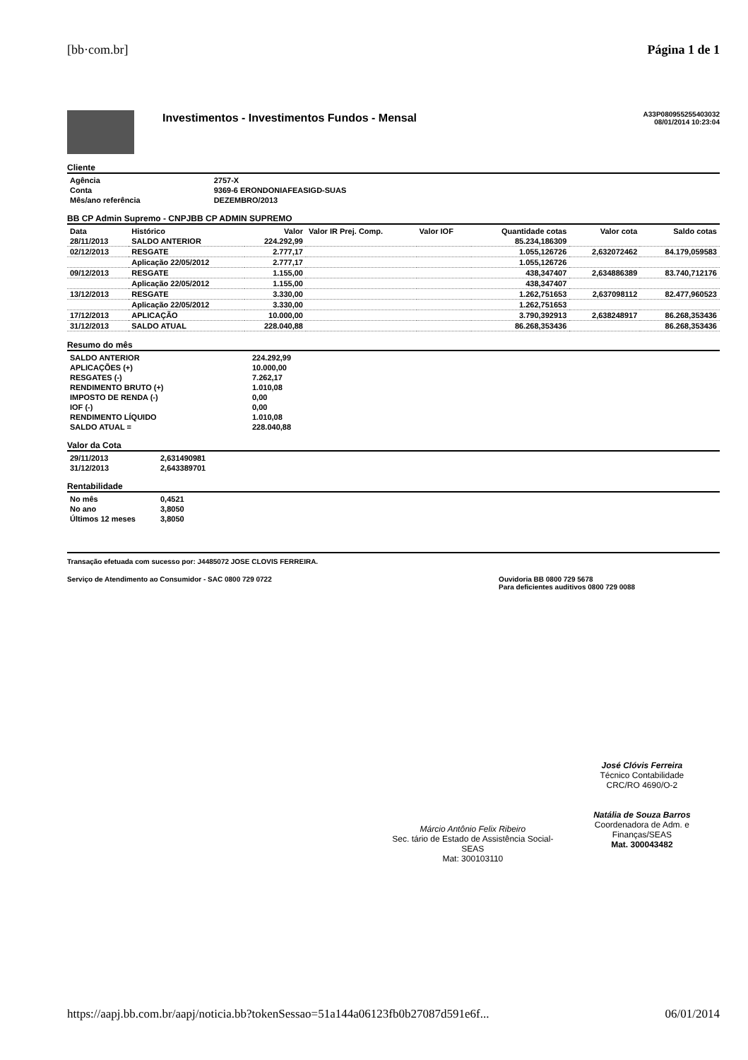[bb·com.br] Página 1 de 1
Investimentos - Investimentos Fundos - Mensal
A33P080955255403032
08/01/2014 10:23:04
Cliente
| Agência | 2757-X |
| Conta | 9369-6 ERONDONIAFEASIGD-SUAS |
| Mês/ano referência | DEZEMBRO/2013 |
BB CP Admin Supremo - CNPJBB CP ADMIN SUPREMO
| Data | Histórico | Valor | Valor IR Prej. Comp. | Valor IOF | Quantidade cotas | Valor cota | Saldo cotas |
| --- | --- | --- | --- | --- | --- | --- | --- |
| 28/11/2013 | SALDO ANTERIOR | 224.292,99 | | | 85.234,186309 | | |
| 02/12/2013 | RESGATE | 2.777,17 | | | 1.055,126726 | 2,632072462 | 84.179,059583 |
| | Aplicação 22/05/2012 | 2.777,17 | | | 1.055,126726 | | |
| 09/12/2013 | RESGATE | 1.155,00 | | | 438,347407 | 2,634886389 | 83.740,712176 |
| | Aplicação 22/05/2012 | 1.155,00 | | | 438,347407 | | |
| 13/12/2013 | RESGATE | 3.330,00 | | | 1.262,751653 | 2,637098112 | 82.477,960523 |
| | Aplicação 22/05/2012 | 3.330,00 | | | 1.262,751653 | | |
| 17/12/2013 | APLICAÇÃO | 10.000,00 | | | 3.790,392913 | 2,638248917 | 86.268,353436 |
| 31/12/2013 | SALDO ATUAL | 228.040,88 | | | 86.268,353436 | | 86.268,353436 |
Resumo do mês
| SALDO ANTERIOR | 224.292,99 |
| APLICAÇÕES (+) | 10.000,00 |
| RESGATES (-) | 7.262,17 |
| RENDIMENTO BRUTO (+) | 1.010,08 |
| IMPOSTO DE RENDA (-) | 0,00 |
| IOF (-) | 0,00 |
| RENDIMENTO LÍQUIDO | 1.010,08 |
| SALDO ATUAL = | 228.040,88 |
Valor da Cota
| 29/11/2013 | 2,631490981 |
| 31/12/2013 | 2,643389701 |
Rentabilidade
| No mês | 0,4521 |
| No ano | 3,8050 |
| Últimos 12 meses | 3,8050 |
Transação efetuada com sucesso por: J4485072 JOSE CLOVIS FERREIRA.
Serviço de Atendimento ao Consumidor - SAC 0800 729 0722 Ouvidoria BB 0800 729 5678
Para deficientes auditivos 0800 729 0088
Márcio Antônio Felix Ribeiro
Sec. tário de Estado de Assistência Social-SEAS
Mat: 300103110
José Clóvis Ferreira
Técnico Contabilidade
CRC/RO 4690/O-2
Natália de Souza Barros
Coordenadora de Adm. e Finanças/SEAS
Mat. 300043482
https://aapj.bb.com.br/aapj/noticia.bb?tokenSessao=51a144a06123fb0b27087d591e6f... 06/01/2014